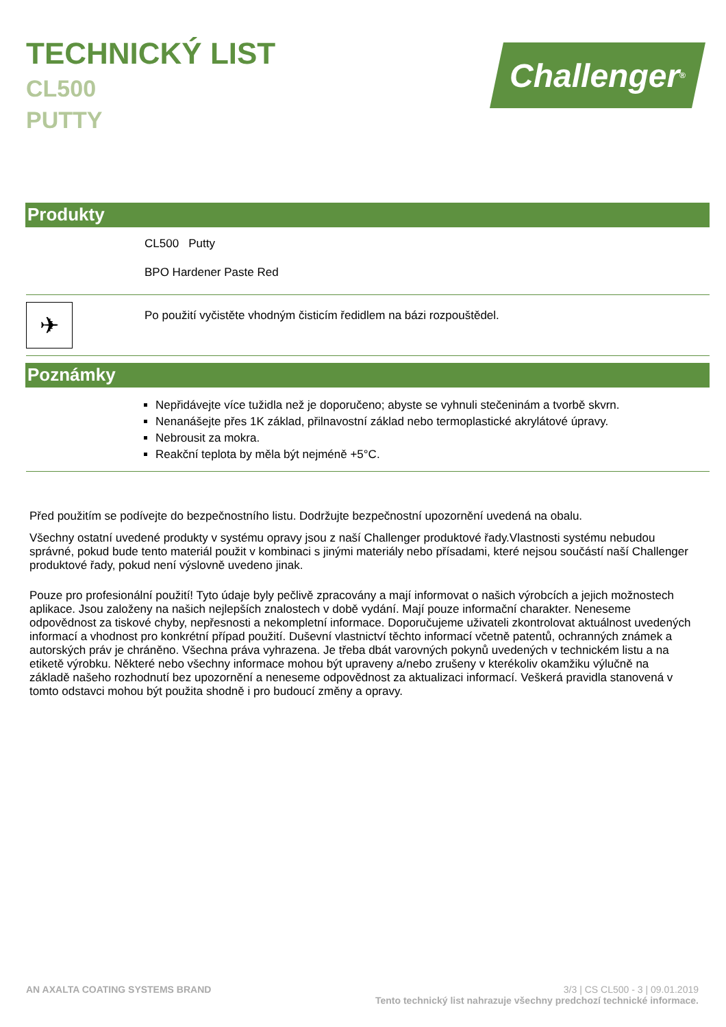TECHNICKÝ LIST
CL500
PUTTY
Challenger<sup>®</sup>
Produkty
CL500 Putty
BPO Hardener Paste Red
✈
Po použití vyčistěte vhodným čisticím ředidlem na bázi rozpouštědel.
Poznámky
Nepřidávejte více tužidla než je doporučeno; abyste se vyhnuli stečeninám a tvorbě skvrn.
Nenanášejte přes 1K základ, přilnavostní základ nebo termoplastické akrylátové úpravy.
Nebrousit za mokra.
Reakční teplota by měla být nejméně +5°C.
Před použitím se podívejte do bezpečnostního listu. Dodržujte bezpečnostní upozornění uvedená na obalu.
Všechny ostatní uvedené produkty v systému opravy jsou z naší Challenger produktové řady.Vlastnosti systému nebudou správné, pokud bude tento materiál použit v kombinaci s jinými materiály nebo přísadami, které nejsou součástí naší Challenger produktové řady, pokud není výslovně uvedeno jinak.
Pouze pro profesionální použití! Tyto údaje byly pečlivě zpracovány a mají informovat o našich výrobcích a jejich možnostech aplikace. Jsou založeny na našich nejlepších znalostech v době vydání. Mají pouze informační charakter. Neneseme odpovědnost za tiskové chyby, nepřesnosti a nekompletní informace. Doporučujeme uživateli zkontrolovat aktuálnost uvedených informací a vhodnost pro konkrétní případ použití. Duševní vlastnictví těchto informací včetně patentů, ochranných známek a autorských práv je chráněno. Všechna práva vyhrazena. Je třeba dbát varovných pokynů uvedených v technickém listu a na etiketě výrobku. Některé nebo všechny informace mohou být upraveny a/nebo zrušeny v kterékoliv okamžiku výlučně na základě našeho rozhodnutí bez upozornění a neneseme odpovědnost za aktualizaci informací. Veškerá pravidla stanovená v tomto odstavci mohou být použita shodně i pro budoucí změny a opravy.
AN AXALTA COATING SYSTEMS BRAND
3/3 | CS CL500 - 3 | 09.01.2019
Tento technický list nahrazuje všechny predchozí technické informace.